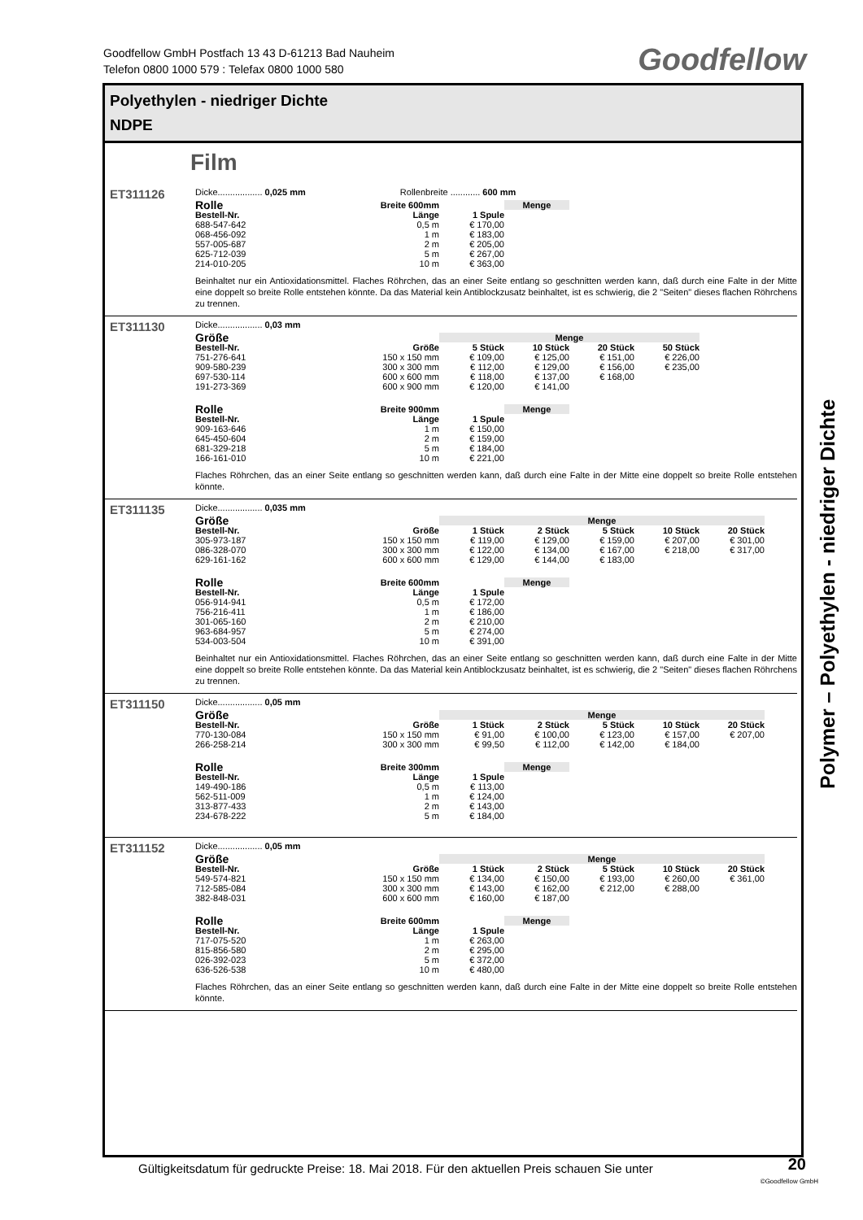Goodfellow GmbH Postfach 13 43 D-61213 Bad Nauheim
Telefon 0800 1000 579 : Telefax 0800 1000 580
Goodfellow
Polyethylen - niedriger Dichte
NDPE
Film
ET311126
Dicke.................. 0,025 mm Rollenbreite ............ 600 mm
| Rolle | Breite 600mm | | Menge |
| --- | --- | --- | --- |
| Bestell-Nr. | Länge | 1 Spule | |
| 688-547-642 | 0,5 m | € 170,00 | |
| 068-456-092 | 1 m | € 183,00 | |
| 557-005-687 | 2 m | € 205,00 | |
| 625-712-039 | 5 m | € 267,00 | |
| 214-010-205 | 10 m | € 363,00 | |
Beinhaltet nur ein Antioxidationsmittel. Flaches Röhrchen, das an einer Seite entlang so geschnitten werden kann, daß durch eine Falte in der Mitte eine doppelt so breite Rolle entstehen könnte. Da das Material kein Antiblockzusatz beinhaltet, ist es schwierig, die 2 "Seiten" dieses flachen Röhrchens zu trennen.
ET311130
Dicke.................. 0,03 mm
| Größe | | Menge | | | |
| --- | --- | --- | --- | --- | --- |
| Bestell-Nr. | Größe | 5 Stück | 10 Stück | 20 Stück | 50 Stück |
| 751-276-641 | 150 x 150 mm | € 109,00 | € 125,00 | € 151,00 | € 226,00 |
| 909-580-239 | 300 x 300 mm | € 112,00 | € 129,00 | € 156,00 | € 235,00 |
| 697-530-114 | 600 x 600 mm | € 118,00 | € 137,00 | € 168,00 | |
| 191-273-369 | 600 x 900 mm | € 120,00 | € 141,00 | | |
| Rolle | Breite 900mm | | Menge |
| --- | --- | --- | --- |
| Bestell-Nr. | Länge | 1 Spule | |
| 909-163-646 | 1 m | € 150,00 | |
| 645-450-604 | 2 m | € 159,00 | |
| 681-329-218 | 5 m | € 184,00 | |
| 166-161-010 | 10 m | € 221,00 | |
Flaches Röhrchen, das an einer Seite entlang so geschnitten werden kann, daß durch eine Falte in der Mitte eine doppelt so breite Rolle entstehen könnte.
ET311135
Dicke.................. 0,035 mm
| Größe | | Menge | | | | |
| --- | --- | --- | --- | --- | --- | --- |
| Bestell-Nr. | Größe | 1 Stück | 2 Stück | 5 Stück | 10 Stück | 20 Stück |
| 305-973-187 | 150 x 150 mm | € 119,00 | € 129,00 | € 159,00 | € 207,00 | € 301,00 |
| 086-328-070 | 300 x 300 mm | € 122,00 | € 134,00 | € 167,00 | € 218,00 | € 317,00 |
| 629-161-162 | 600 x 600 mm | € 129,00 | € 144,00 | € 183,00 | | |
| Rolle | Breite 600mm | | Menge |
| --- | --- | --- | --- |
| Bestell-Nr. | Länge | 1 Spule | |
| 056-914-941 | 0,5 m | € 172,00 | |
| 756-216-411 | 1 m | € 186,00 | |
| 301-065-160 | 2 m | € 210,00 | |
| 963-684-957 | 5 m | € 274,00 | |
| 534-003-504 | 10 m | € 391,00 | |
Beinhaltet nur ein Antioxidationsmittel. Flaches Röhrchen, das an einer Seite entlang so geschnitten werden kann, daß durch eine Falte in der Mitte eine doppelt so breite Rolle entstehen könnte. Da das Material kein Antiblockzusatz beinhaltet, ist es schwierig, die 2 "Seiten" dieses flachen Röhrchens zu trennen.
ET311150
Dicke.................. 0,05 mm
| Größe | | Menge | | | | |
| --- | --- | --- | --- | --- | --- | --- |
| Bestell-Nr. | Größe | 1 Stück | 2 Stück | 5 Stück | 10 Stück | 20 Stück |
| 770-130-084 | 150 x 150 mm | € 91,00 | € 100,00 | € 123,00 | € 157,00 | € 207,00 |
| 266-258-214 | 300 x 300 mm | € 99,50 | € 112,00 | € 142,00 | € 184,00 | |
| Rolle | Breite 300mm | | Menge |
| --- | --- | --- | --- |
| Bestell-Nr. | Länge | 1 Spule | |
| 149-490-186 | 0,5 m | € 113,00 | |
| 562-511-009 | 1 m | € 124,00 | |
| 313-877-433 | 2 m | € 143,00 | |
| 234-678-222 | 5 m | € 184,00 | |
ET311152
Dicke.................. 0,05 mm
| Größe | | Menge | | | | |
| --- | --- | --- | --- | --- | --- | --- |
| Bestell-Nr. | Größe | 1 Stück | 2 Stück | 5 Stück | 10 Stück | 20 Stück |
| 549-574-821 | 150 x 150 mm | € 134,00 | € 150,00 | € 193,00 | € 260,00 | € 361,00 |
| 712-585-084 | 300 x 300 mm | € 143,00 | € 162,00 | € 212,00 | € 288,00 | |
| 382-848-031 | 600 x 600 mm | € 160,00 | € 187,00 | | | |
| Rolle | Breite 600mm | | Menge |
| --- | --- | --- | --- |
| Bestell-Nr. | Länge | 1 Spule | |
| 717-075-520 | 1 m | € 263,00 | |
| 815-856-580 | 2 m | € 295,00 | |
| 026-392-023 | 5 m | € 372,00 | |
| 636-526-538 | 10 m | € 480,00 | |
Flaches Röhrchen, das an einer Seite entlang so geschnitten werden kann, daß durch eine Falte in der Mitte eine doppelt so breite Rolle entstehen könnte.
Polymer – Polyethylen - niedriger Dichte
Gültigkeitsdatum für gedruckte Preise: 18. Mai 2018. Für den aktuellen Preis schauen Sie unter
20
©Goodfellow GmbH